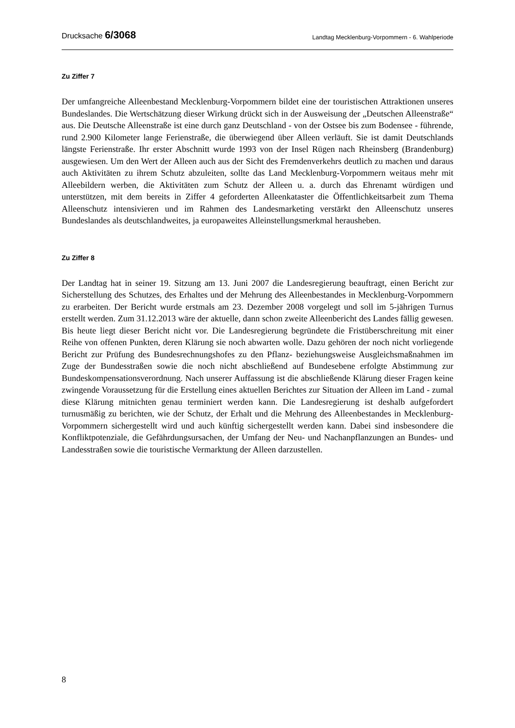Drucksache 6/3068 Landtag Mecklenburg-Vorpommern - 6. Wahlperiode
Zu Ziffer 7
Der umfangreiche Alleenbestand Mecklenburg-Vorpommern bildet eine der touristischen Attraktionen unseres Bundeslandes. Die Wertschätzung dieser Wirkung drückt sich in der Ausweisung der „Deutschen Alleenstraße“ aus. Die Deutsche Alleenstraße ist eine durch ganz Deutschland - von der Ostsee bis zum Bodensee - führende, rund 2.900 Kilometer lange Ferienstraße, die überwiegend über Alleen verläuft. Sie ist damit Deutschlands längste Ferienstraße. Ihr erster Abschnitt wurde 1993 von der Insel Rügen nach Rheinsberg (Brandenburg) ausgewiesen. Um den Wert der Alleen auch aus der Sicht des Fremdenverkehrs deutlich zu machen und daraus auch Aktivitäten zu ihrem Schutz abzuleiten, sollte das Land Mecklenburg-Vorpommern weitaus mehr mit Alleebildern werben, die Aktivitäten zum Schutz der Alleen u. a. durch das Ehrenamt würdigen und unterstützen, mit dem bereits in Ziffer 4 geforderten Alleenkataster die Öffentlichkeitsarbeit zum Thema Alleenschutz intensivieren und im Rahmen des Landesmarketing verstärkt den Alleenschutz unseres Bundeslandes als deutschlandweites, ja europaweites Alleinstellungsmerkmal herausheben.
Zu Ziffer 8
Der Landtag hat in seiner 19. Sitzung am 13. Juni 2007 die Landesregierung beauftragt, einen Bericht zur Sicherstellung des Schutzes, des Erhaltes und der Mehrung des Alleenbestandes in Mecklenburg-Vorpommern zu erarbeiten. Der Bericht wurde erstmals am 23. Dezember 2008 vorgelegt und soll im 5-jährigen Turnus erstellt werden. Zum 31.12.2013 wäre der aktuelle, dann schon zweite Alleenbericht des Landes fällig gewesen. Bis heute liegt dieser Bericht nicht vor. Die Landesregierung begründete die Fristüberschreitung mit einer Reihe von offenen Punkten, deren Klärung sie noch abwarten wolle. Dazu gehören der noch nicht vorliegende Bericht zur Prüfung des Bundesrechnungshofes zu den Pflanz- beziehungsweise Ausgleichsmaßnahmen im Zuge der Bundesstraßen sowie die noch nicht abschließend auf Bundesebene erfolgte Abstimmung zur Bundeskompensationsverordnung. Nach unserer Auffassung ist die abschließende Klärung dieser Fragen keine zwingende Voraussetzung für die Erstellung eines aktuellen Berichtes zur Situation der Alleen im Land - zumal diese Klärung mitnichten genau terminiert werden kann. Die Landesregierung ist deshalb aufgefordert turnusmäßig zu berichten, wie der Schutz, der Erhalt und die Mehrung des Alleenbestandes in Mecklenburg-Vorpommern sichergestellt wird und auch künftig sichergestellt werden kann. Dabei sind insbesondere die Konfliktpotenziale, die Gefährdungsursachen, der Umfang der Neu- und Nachanpflanzungen an Bundes- und Landesstraßen sowie die touristische Vermarktung der Alleen darzustellen.
8